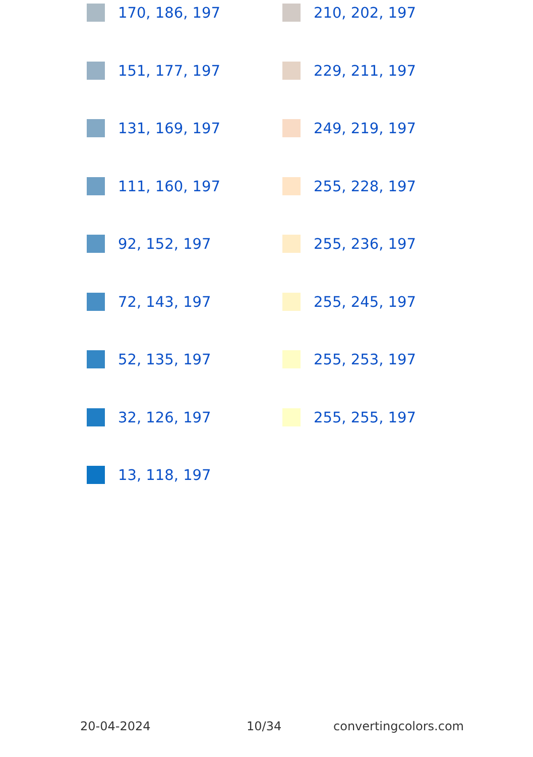170, 186, 197
151, 177, 197
131, 169, 197
111, 160, 197
92, 152, 197
72, 143, 197
52, 135, 197
32, 126, 197
13, 118, 197
210, 202, 197
229, 211, 197
249, 219, 197
255, 228, 197
255, 236, 197
255, 245, 197
255, 253, 197
255, 255, 197
20-04-2024 10/34 convertingcolors.com